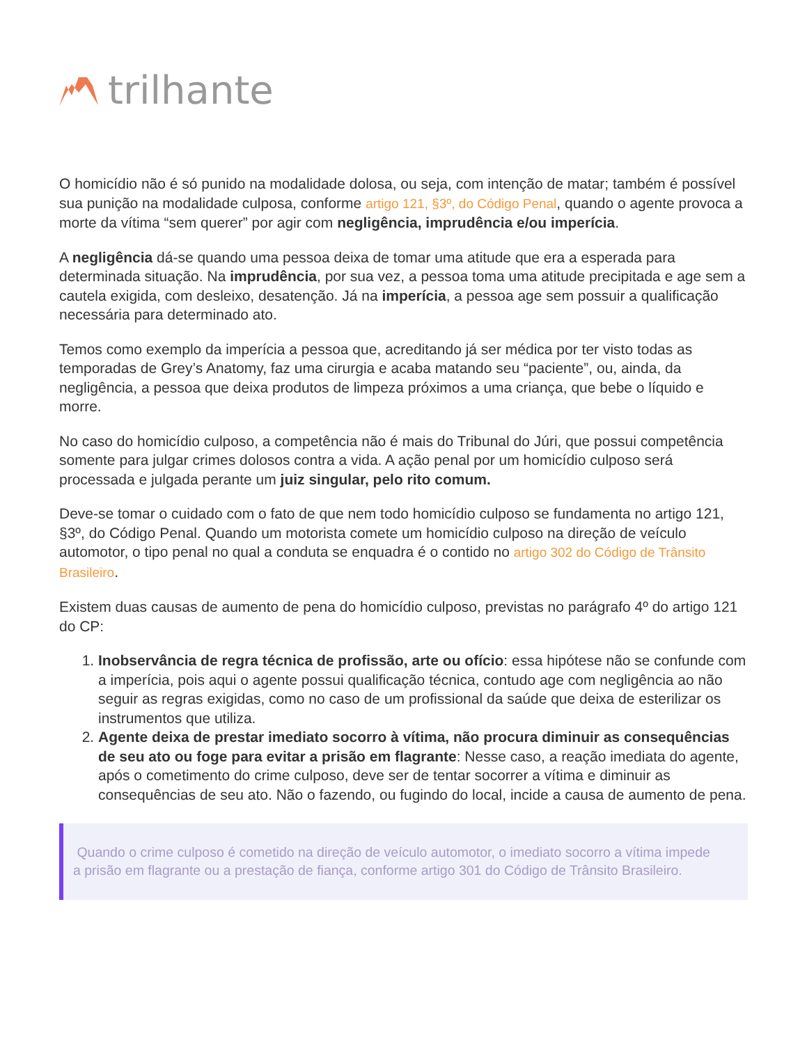trilhante
O homicídio não é só punido na modalidade dolosa, ou seja, com intenção de matar; também é possível sua punição na modalidade culposa, conforme artigo 121, §3º, do Código Penal, quando o agente provoca a morte da vítima “sem querer” por agir com negligência, imprudência e/ou imperícia.
A negligência dá-se quando uma pessoa deixa de tomar uma atitude que era a esperada para determinada situação. Na imprudência, por sua vez, a pessoa toma uma atitude precipitada e age sem a cautela exigida, com desleixo, desatenção. Já na imperícia, a pessoa age sem possuir a qualificação necessária para determinado ato.
Temos como exemplo da imperícia a pessoa que, acreditando já ser médica por ter visto todas as temporadas de Grey’s Anatomy, faz uma cirurgia e acaba matando seu “paciente”, ou, ainda, da negligência, a pessoa que deixa produtos de limpeza próximos a uma criança, que bebe o líquido e morre.
No caso do homicídio culposo, a competência não é mais do Tribunal do Júri, que possui competência somente para julgar crimes dolosos contra a vida. A ação penal por um homicídio culposo será processada e julgada perante um juiz singular, pelo rito comum.
Deve-se tomar o cuidado com o fato de que nem todo homicídio culposo se fundamenta no artigo 121, §3º, do Código Penal. Quando um motorista comete um homicídio culposo na direção de veículo automotor, o tipo penal no qual a conduta se enquadra é o contido no artigo 302 do Código de Trânsito Brasileiro.
Existem duas causas de aumento de pena do homicídio culposo, previstas no parágrafo 4º do artigo 121 do CP:
1. Inobservância de regra técnica de profissão, arte ou ofício: essa hipótese não se confunde com a imperícia, pois aqui o agente possui qualificação técnica, contudo age com negligência ao não seguir as regras exigidas, como no caso de um profissional da saúde que deixa de esterilizar os instrumentos que utiliza.
2. Agente deixa de prestar imediato socorro à vítima, não procura diminuir as consequências de seu ato ou foge para evitar a prisão em flagrante: Nesse caso, a reação imediata do agente, após o cometimento do crime culposo, deve ser de tentar socorrer a vítima e diminuir as consequências de seu ato. Não o fazendo, ou fugindo do local, incide a causa de aumento de pena.
Quando o crime culposo é cometido na direção de veículo automotor, o imediato socorro a vítima impede a prisão em flagrante ou a prestação de fiança, conforme artigo 301 do Código de Trânsito Brasileiro.